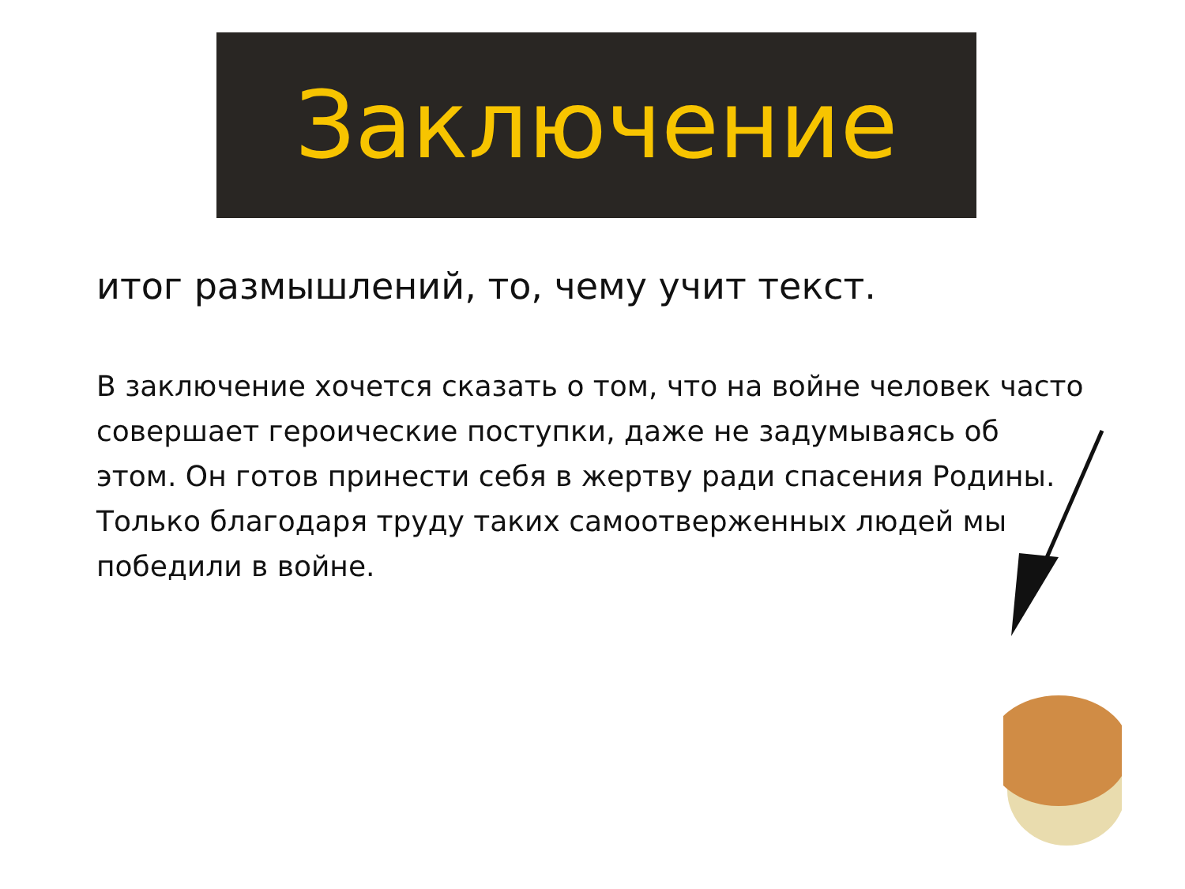Заключение
итог размышлений, то, чему учит текст.
В заключение хочется сказать о том, что на войне человек часто совершает героические поступки, даже не задумываясь об этом. Он готов принести себя в жертву ради спасения Родины. Только благодаря труду таких самоотверженных людей мы победили в войне.